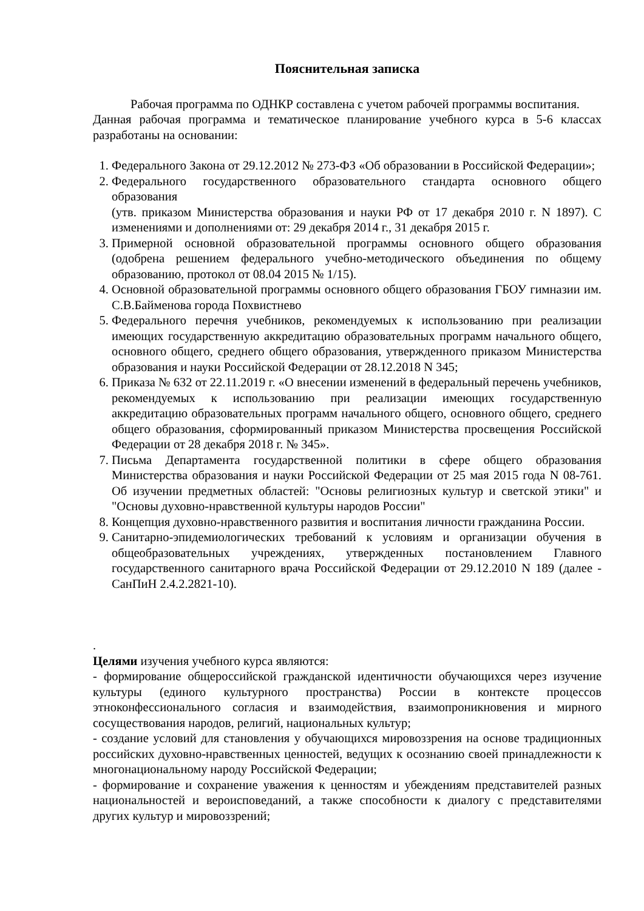Пояснительная записка
Рабочая программа по ОДНКР составлена с учетом рабочей программы воспитания.
Данная рабочая программа и тематическое планирование учебного курса в 5-6 классах разработаны на основании:
1. Федерального Закона от 29.12.2012 № 273-ФЗ «Об образовании в Российской Федерации»;
2. Федерального государственного образовательного стандарта основного общего образования
(утв. приказом Министерства образования и науки РФ от 17 декабря 2010 г. N 1897). С изменениями и дополнениями от: 29 декабря 2014 г., 31 декабря 2015 г.
3. Примерной основной образовательной программы основного общего образования (одобрена решением федерального учебно-методического объединения по общему образованию, протокол от 08.04 2015 № 1/15).
4. Основной образовательной программы основного общего образования ГБОУ гимназии им. С.В.Байменова города Похвистнево
5. Федерального перечня учебников, рекомендуемых к использованию при реализации имеющих государственную аккредитацию образовательных программ начального общего, основного общего, среднего общего образования, утвержденного приказом Министерства образования и науки Российской Федерации от 28.12.2018 N 345;
6. Приказа № 632 от 22.11.2019 г. «О внесении изменений в федеральный перечень учебников, рекомендуемых к использованию при реализации имеющих государственную аккредитацию образовательных программ начального общего, основного общего, среднего общего образования, сформированный приказом Министерства просвещения Российской Федерации от 28 декабря 2018 г. № 345».
7. Письма Департамента государственной политики в сфере общего образования Министерства образования и науки Российской Федерации от 25 мая 2015 года N 08-761. Об изучении предметных областей: "Основы религиозных культур и светской этики" и "Основы духовно-нравственной культуры народов России"
8. Концепция духовно-нравственного развития и воспитания личности гражданина России.
9. Санитарно-эпидемиологических требований к условиям и организации обучения в общеобразовательных учреждениях, утвержденных постановлением Главного государственного санитарного врача Российской Федерации от 29.12.2010 N 189 (далее - СанПиН 2.4.2.2821-10).
.
Целями изучения учебного курса являются:
- формирование общероссийской гражданской идентичности обучающихся через изучение культуры (единого культурного пространства) России в контексте процессов этноконфессионального согласия и взаимодействия, взаимопроникновения и мирного сосуществования народов, религий, национальных культур;
- создание условий для становления у обучающихся мировоззрения на основе традиционных российских духовно-нравственных ценностей, ведущих к осознанию своей принадлежности к многонациональному народу Российской Федерации;
- формирование и сохранение уважения к ценностям и убеждениям представителей разных национальностей и вероисповеданий, а также способности к диалогу с представителями других культур и мировоззрений;